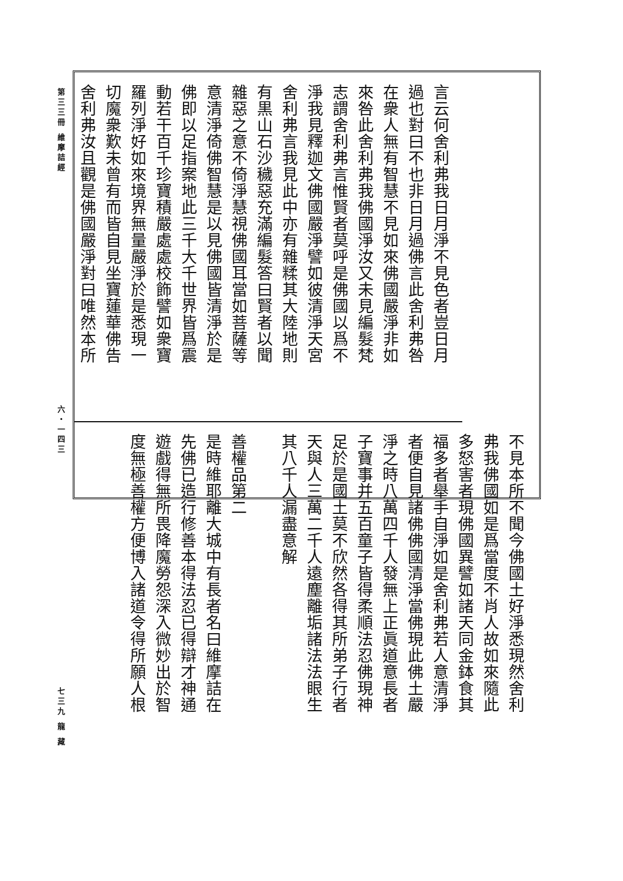第三三冊 維摩詰經
六・一四三
七三九
龍 藏
言云何舍利弗我日月淨不見色者豈日月
過也對曰不也非日月過佛言此舍利弗咎
在衆人無有智慧不見如來佛國嚴淨非如
來咎此舍利弗我佛國淨汝又未見編髮梵
志謂舍利弗言惟賢者莫呼是佛國以爲不
淨我見釋迦文佛國嚴淨譬如彼清淨天宮
舍利弗言我見此中亦有雜糅其大陸地則
有黒山石沙穢惡充滿編髮答曰賢者以聞
雜惡之意不倚淨慧視佛國耳當如菩薩等
意清淨倚佛智慧是以見佛國皆清淨於是
佛即以足指案地此三千大千世界皆爲震
動若干百千珍寶積嚴處處校飾譬如衆寶
羅列淨好如來境界無量嚴淨於是悉現一
切魔衆歎未曾有而皆自見坐寶蓮華佛告
舍利弗汝且觀是佛國嚴淨對曰唯然本所
不見本所不聞今佛國土好淨悉現然舍利
弗我佛國如是爲當度不肖人故如來隨此
多怒害者現佛國異譬如諸天同金鉢食其
福多者舉手自淨如是舍利弗若人意清淨
者便自見諸佛佛國清淨當佛現此佛土嚴
淨之時八萬四千人發無上正眞道意長者
子寶事并五百童子皆得柔順法忍佛現神
足於是國土莫不欣然各得其所弟子行者
天與人三萬二千人遠塵離垢諸法法眼生
其八千人漏盡意解 　
善權品第二
是時維耶離大城中有長者名曰維摩詰在
先佛已造行修善本得法忍已得辯才神通
遊戲得無所畏降魔勞怨深入微妙出於智
度無極善權方便博入諸道令得所願人根